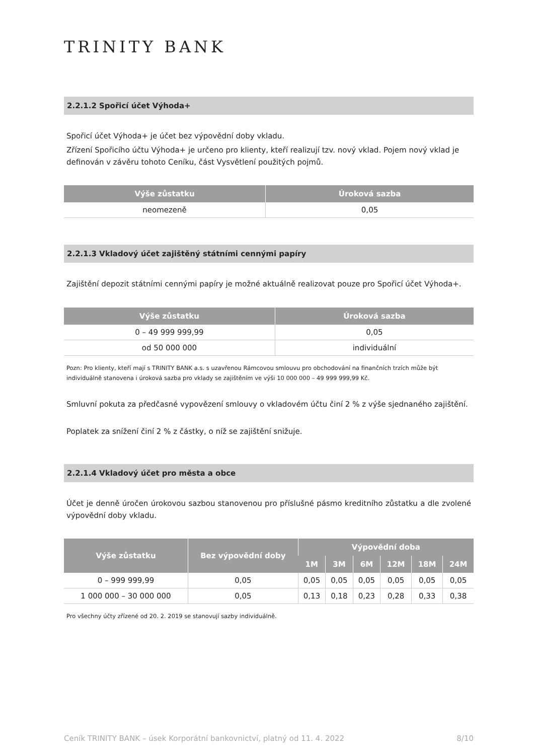TRINITY BANK
2.2.1.2 Spořicí účet Výhoda+
Spořicí účet Výhoda+ je účet bez výpovědní doby vkladu.
Zřízení Spořicího účtu Výhoda+ je určeno pro klienty, kteří realizují tzv. nový vklad. Pojem nový vklad je definován v závěru tohoto Ceníku, část Vysvětlení použitých pojmů.
| Výše zůstatku | Úroková sazba |
| --- | --- |
| neomezeně | 0,05 |
2.2.1.3 Vkladový účet zajištěný státními cennými papíry
Zajištění depozit státními cennými papíry je možné aktuálně realizovat pouze pro Spořicí účet Výhoda+.
| Výše zůstatku | Úroková sazba |
| --- | --- |
| 0 – 49 999 999,99 | 0,05 |
| od 50 000 000 | individuální |
Pozn: Pro klienty, kteří mají s TRINITY BANK a.s. s uzavřenou Rámcovou smlouvu pro obchodování na finančních trzích může být individuálně stanovena i úroková sazba pro vklady se zajištěním ve výši 10 000 000 – 49 999 999,99 Kč.
Smluvní pokuta za předčasné vypovězení smlouvy o vkladovém účtu činí 2 % z výše sjednaného zajištění.
Poplatek za snížení činí 2 % z částky, o níž se zajištění snižuje.
2.2.1.4 Vkladový účet pro města a obce
Účet je denně úročen úrokovou sazbou stanovenou pro příslušné pásmo kreditního zůstatku a dle zvolené výpovědní doby vkladu.
| Výše zůstatku | Bez výpovědní doby | Výpovědní doba | | | | | |
| --- | --- | --- | --- | --- | --- | --- | --- |
| | | 1M | 3M | 6M | 12M | 18M | 24M |
| 0 – 999 999,99 | 0,05 | 0,05 | 0,05 | 0,05 | 0,05 | 0,05 | 0,05 |
| 1 000 000 – 30 000 000 | 0,05 | 0,13 | 0,18 | 0,23 | 0,28 | 0,33 | 0,38 |
Pro všechny účty zřízené od 20. 2. 2019 se stanovují sazby individuálně.
Ceník TRINITY BANK – úsek Korporátní bankovnictví, platný od 11. 4. 2022 8/10